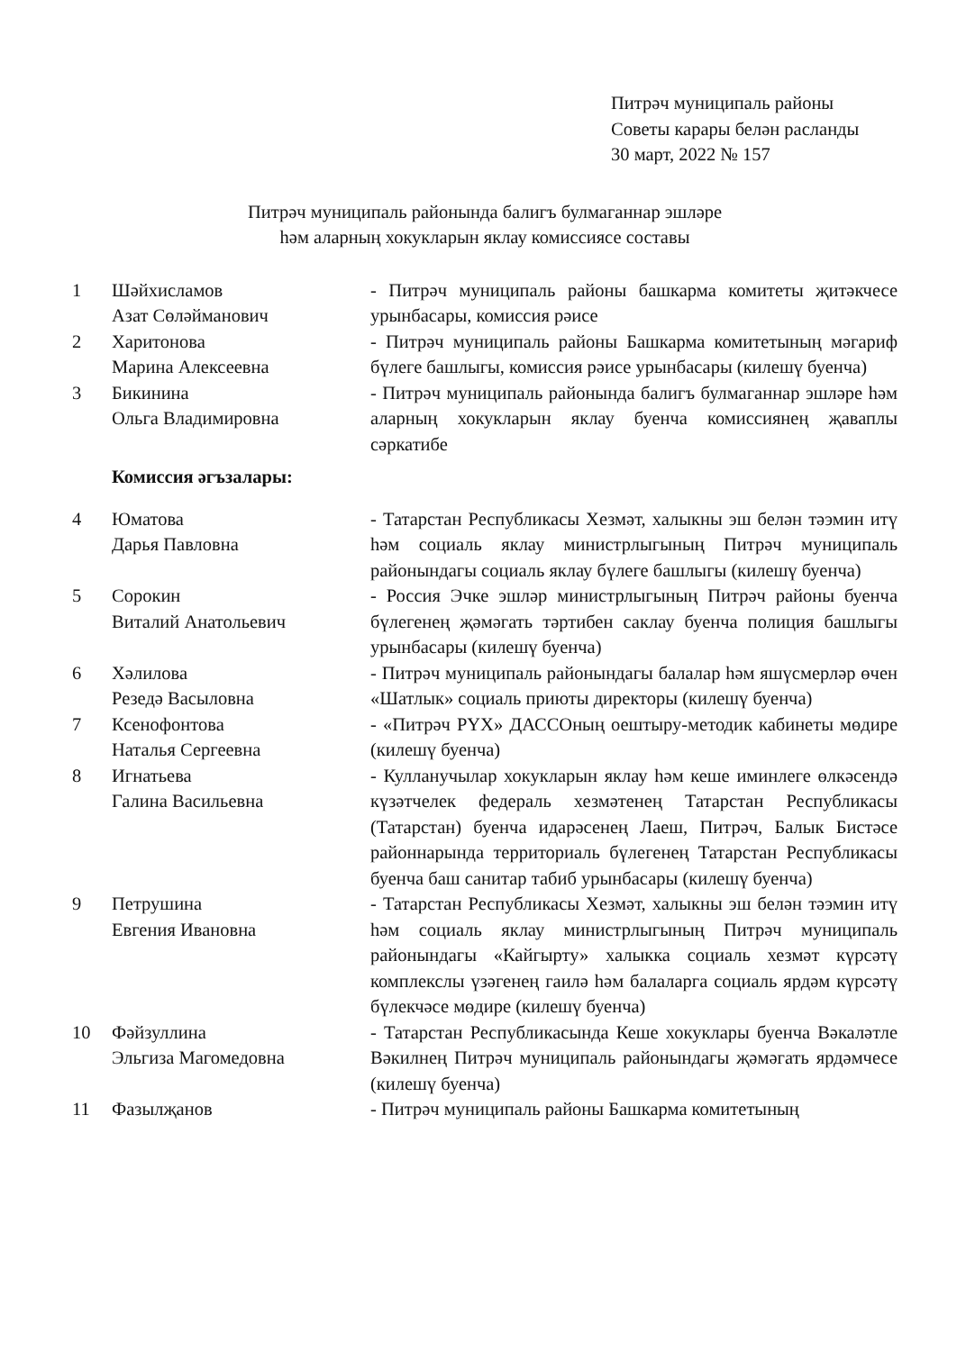Питрәч муниципаль районы
Советы карары белән расланды
30 март, 2022 № 157
Питрәч муниципаль районында балигъ булмаганнар эшләре
һәм аларның хокукларын яклау комиссиясе составы
| 1 | Шәйхисламов Азат Сөләйманович | - Питрәч муниципаль районы башкарма комитеты җитәкчесе урынбасары, комиссия рәисе |
| 2 | Харитонова Марина Алексеевна | - Питрәч муниципаль районы Башкарма комитетының мәгариф бүлеге башлыгы, комиссия рәисе урынбасары (килешү буенча) |
| 3 | Бикинина Ольга Владимировна | - Питрәч муниципаль районында балигъ булмаганнар эшләре һәм аларның хокукларын яклау буенча комиссиянең җаваплы сәркатибе |
| | Комиссия әгъзалары: | |
| 4 | Юматова Дарья Павловна | - Татарстан Республикасы Хезмәт, халыкны эш белән тәэмин итү һәм социаль яклау министрлыгының Питрәч муниципаль районындагы социаль яклау бүлеге башлыгы (килешү буенча) |
| 5 | Сорокин Виталий Анатольевич | - Россия Эчке эшләр министрлыгының Питрәч районы буенча бүлегенең җәмәгать тәртибен саклау буенча полиция башлыгы урынбасары (килешү буенча) |
| 6 | Хәлилова Резедә Васыловна | - Питрәч муниципаль районындагы балалар һәм яшүсмерләр өчен «Шатлык» социаль приюты директоры (килешү буенча) |
| 7 | Ксенофонтова Наталья Сергеевна | - «Питрәч РҮХ» ДАССОның оештыру-методик кабинеты мөдире (килешү буенча) |
| 8 | Игнатьева Галина Васильевна | - Кулланучылар хокукларын яклау һәм кеше иминлеге өлкәсендә күзәтчелек федераль хезмәтенең Татарстан Республикасы (Татарстан) буенча идарәсенең Лаеш, Питрәч, Балык Бистәсе районнарында территориаль бүлегенең Татарстан Республикасы буенча баш санитар табиб урынбасары (килешү буенча) |
| 9 | Петрушина Евгения Ивановна | - Татарстан Республикасы Хезмәт, халыкны эш белән тәэмин итү һәм социаль яклау министрлыгының Питрәч муниципаль районындагы «Кайгырту» халыкка социаль хезмәт күрсәтү комплекслы үзәгенең гаилә һәм балаларга социаль ярдәм күрсәтү бүлекчәсе мөдире (килешү буенча) |
| 10 | Фәйзуллина Эльгиза Магомедовна | - Татарстан Республикасында Кеше хокуклары буенча Вәкаләтле Вәкилнең Питрәч муниципаль районындагы җәмәгать ярдәмчесе (килешү буенча) |
| 11 | Фазылҗанов | - Питрәч муниципаль районы Башкарма комитетының |